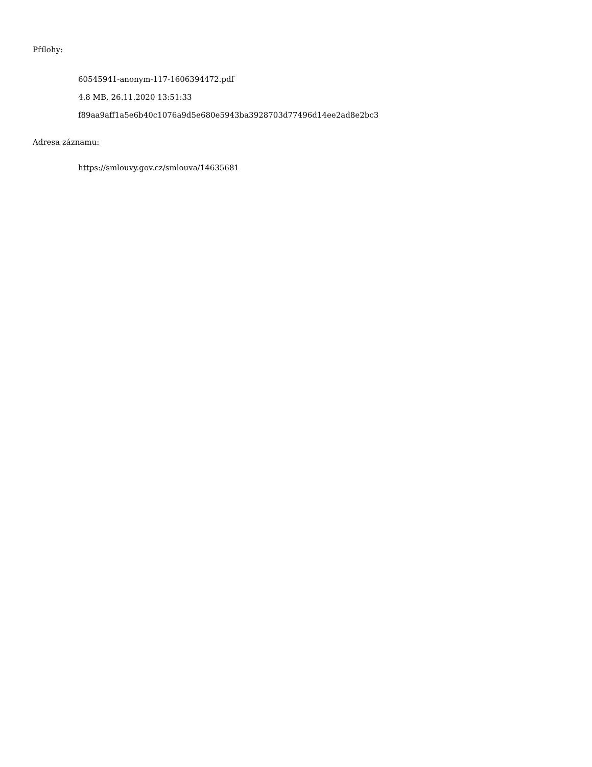Přílohy:
60545941-anonym-117-1606394472.pdf
4.8 MB, 26.11.2020 13:51:33
f89aa9aff1a5e6b40c1076a9d5e680e5943ba3928703d77496d14ee2ad8e2bc3
Adresa záznamu:
https://smlouvy.gov.cz/smlouva/14635681